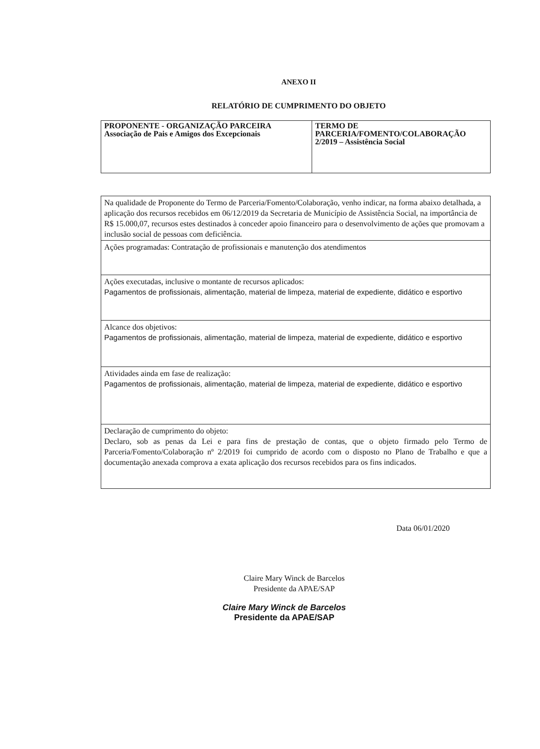ANEXO II
RELATÓRIO DE CUMPRIMENTO DO OBJETO
| PROPONENTE - ORGANIZAÇÃO PARCEIRA Associação de Pais e Amigos dos Excepcionais | TERMO DE PARCERIA/FOMENTO/COLABORAÇÃO 2/2019 – Assistência Social |
| Na qualidade de Proponente do Termo de Parceria/Fomento/Colaboração, venho indicar, na forma abaixo detalhada, a aplicação dos recursos recebidos em 06/12/2019 da Secretaria de Município de Assistência Social, na importância de R$ 15.000,07, recursos estes destinados à conceder apoio financeiro para o desenvolvimento de ações que promovam a inclusão social de pessoas com deficiência. |
| Ações programadas: Contratação de profissionais e manutenção dos atendimentos |
| Ações executadas, inclusive o montante de recursos aplicados: Pagamentos de profissionais, alimentação, material de limpeza, material de expediente, didático e esportivo |
| Alcance dos objetivos: Pagamentos de profissionais, alimentação, material de limpeza, material de expediente, didático e esportivo |
| Atividades ainda em fase de realização: Pagamentos de profissionais, alimentação, material de limpeza, material de expediente, didático e esportivo |
| Declaração de cumprimento do objeto: Declaro, sob as penas da Lei e para fins de prestação de contas, que o objeto firmado pelo Termo de Parceria/Fomento/Colaboração nº 2/2019 foi cumprido de acordo com o disposto no Plano de Trabalho e que a documentação anexada comprova a exata aplicação dos recursos recebidos para os fins indicados. |
Data 06/01/2020
Claire Mary Winck de Barcelos
Presidente da APAE/SAP
Claire Mary Winck de Barcelos
Presidente da APAE/SAP